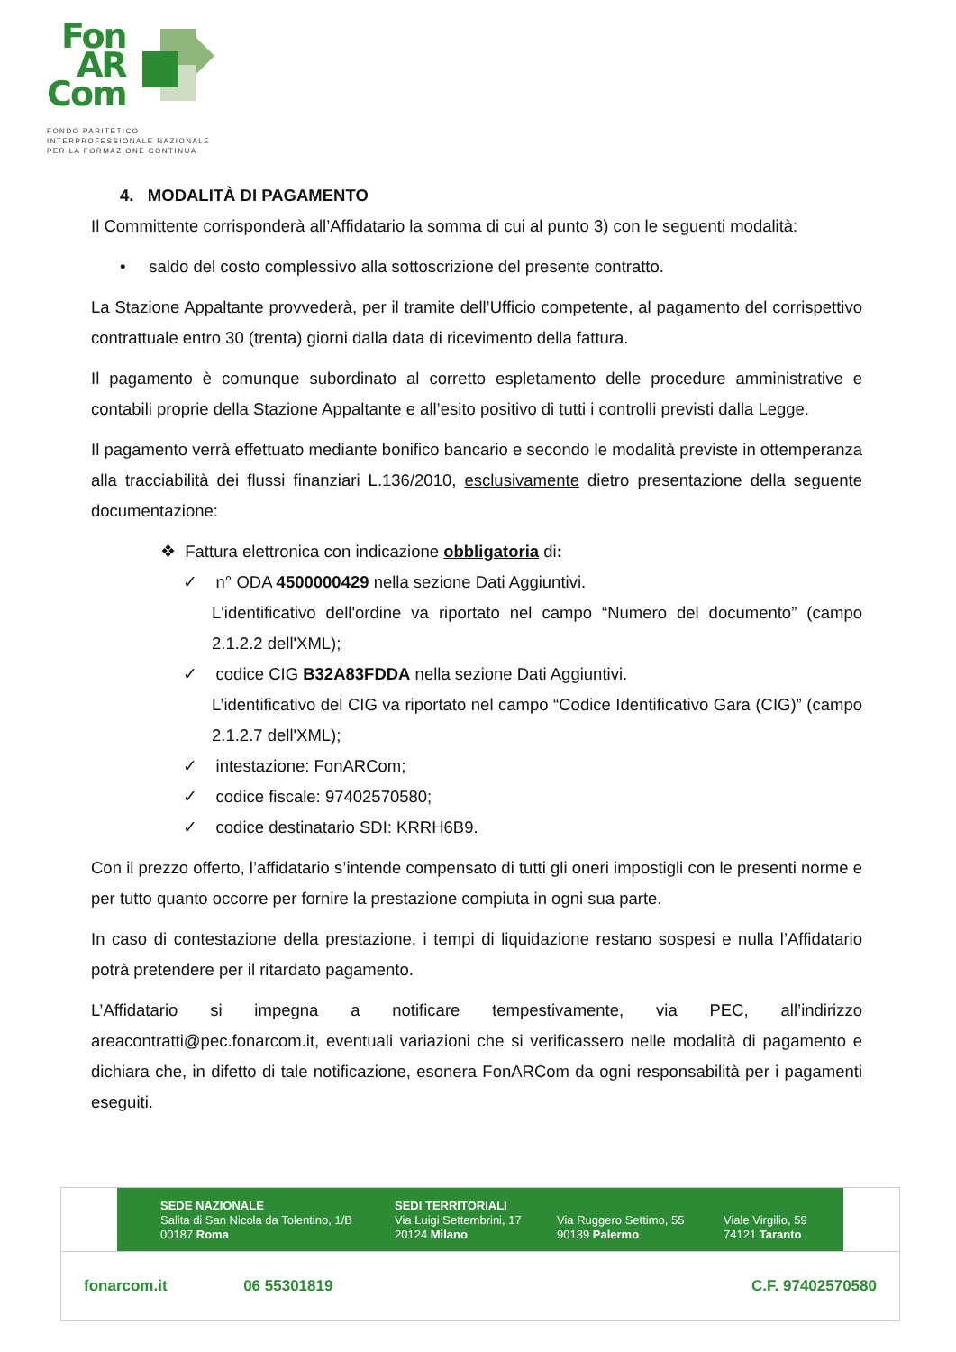Fon
AR
Com
FONDO PARITETICO
INTERPROFESSIONALE NAZIONALE
PER LA FORMAZIONE CONTINUA
4. MODALITÀ DI PAGAMENTO
Il Committente corrisponderà all’Affidatario la somma di cui al punto 3) con le seguenti modalità:
• saldo del costo complessivo alla sottoscrizione del presente contratto.
La Stazione Appaltante provvederà, per il tramite dell’Ufficio competente, al pagamento del corrispettivo contrattuale entro 30 (trenta) giorni dalla data di ricevimento della fattura.
Il pagamento è comunque subordinato al corretto espletamento delle procedure amministrative e contabili proprie della Stazione Appaltante e all’esito positivo di tutti i controlli previsti dalla Legge.
Il pagamento verrà effettuato mediante bonifico bancario e secondo le modalità previste in ottemperanza alla tracciabilità dei flussi finanziari L.136/2010, esclusivamente dietro presentazione della seguente documentazione:
❖ Fattura elettronica con indicazione obbligatoria di:
✓ n° ODA 4500000429 nella sezione Dati Aggiuntivi.
L'identificativo dell'ordine va riportato nel campo “Numero del documento” (campo 2.1.2.2 dell'XML);
✓ codice CIG B32A83FDDA nella sezione Dati Aggiuntivi.
L’identificativo del CIG va riportato nel campo “Codice Identificativo Gara (CIG)” (campo 2.1.2.7 dell'XML);
✓ intestazione: FonARCom;
✓ codice fiscale: 97402570580;
✓ codice destinatario SDI: KRRH6B9.
Con il prezzo offerto, l’affidatario s’intende compensato di tutti gli oneri impostigli con le presenti norme e per tutto quanto occorre per fornire la prestazione compiuta in ogni sua parte.
In caso di contestazione della prestazione, i tempi di liquidazione restano sospesi e nulla l’Affidatario potrà pretendere per il ritardato pagamento.
L’Affidatario si impegna a notificare tempestivamente, via PEC, all’indirizzo areacontratti@pec.fonarcom.it, eventuali variazioni che si verificassero nelle modalità di pagamento e dichiara che, in difetto di tale notificazione, esonera FonARCom da ogni responsabilità per i pagamenti eseguiti.
SEDE NAZIONALE
Salita di San Nicola da Tolentino, 1/B
00187 Roma
SEDI TERRITORIALI
Via Luigi Settembrini, 17
20124 Milano
Via Ruggero Settimo, 55
90139 Palermo
Viale Virgilio, 59
74121 Taranto
fonarcom.it 06 55301819 C.F. 97402570580